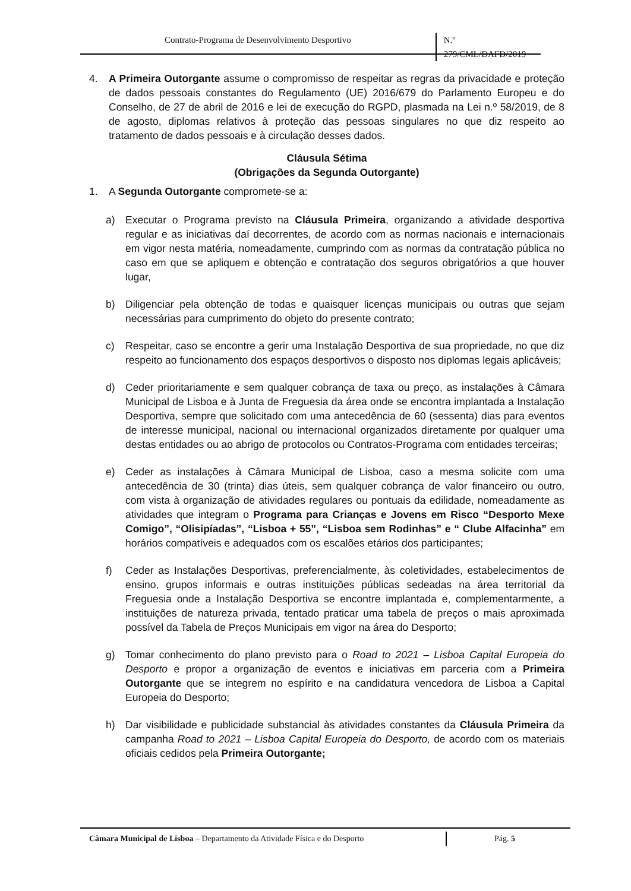Contrato-Programa de Desenvolvimento Desportivo N.º 279/CML/DAFD/2019
4. A Primeira Outorgante assume o compromisso de respeitar as regras da privacidade e proteção de dados pessoais constantes do Regulamento (UE) 2016/679 do Parlamento Europeu e do Conselho, de 27 de abril de 2016 e lei de execução do RGPD, plasmada na Lei n.º 58/2019, de 8 de agosto, diplomas relativos à proteção das pessoas singulares no que diz respeito ao tratamento de dados pessoais e à circulação desses dados.
Cláusula Sétima
(Obrigações da Segunda Outorgante)
1. A Segunda Outorgante compromete-se a:
a) Executar o Programa previsto na Cláusula Primeira, organizando a atividade desportiva regular e as iniciativas daí decorrentes, de acordo com as normas nacionais e internacionais em vigor nesta matéria, nomeadamente, cumprindo com as normas da contratação pública no caso em que se apliquem e obtenção e contratação dos seguros obrigatórios a que houver lugar,
b) Diligenciar pela obtenção de todas e quaisquer licenças municipais ou outras que sejam necessárias para cumprimento do objeto do presente contrato;
c) Respeitar, caso se encontre a gerir uma Instalação Desportiva de sua propriedade, no que diz respeito ao funcionamento dos espaços desportivos o disposto nos diplomas legais aplicáveis;
d) Ceder prioritariamente e sem qualquer cobrança de taxa ou preço, as instalações à Câmara Municipal de Lisboa e à Junta de Freguesia da área onde se encontra implantada a Instalação Desportiva, sempre que solicitado com uma antecedência de 60 (sessenta) dias para eventos de interesse municipal, nacional ou internacional organizados diretamente por qualquer uma destas entidades ou ao abrigo de protocolos ou Contratos-Programa com entidades terceiras;
e) Ceder as instalações à Câmara Municipal de Lisboa, caso a mesma solicite com uma antecedência de 30 (trinta) dias úteis, sem qualquer cobrança de valor financeiro ou outro, com vista à organização de atividades regulares ou pontuais da edilidade, nomeadamente as atividades que integram o Programa para Crianças e Jovens em Risco “Desporto Mexe Comigo”, “Olisipíadas”, “Lisboa + 55”, “Lisboa sem Rodinhas” e “ Clube Alfacinha” em horários compatíveis e adequados com os escalões etários dos participantes;
f) Ceder as Instalações Desportivas, preferencialmente, às coletividades, estabelecimentos de ensino, grupos informais e outras instituições públicas sedeadas na área territorial da Freguesia onde a Instalação Desportiva se encontre implantada e, complementarmente, a instituições de natureza privada, tentado praticar uma tabela de preços o mais aproximada possível da Tabela de Preços Municipais em vigor na área do Desporto;
g) Tomar conhecimento do plano previsto para o Road to 2021 – Lisboa Capital Europeia do Desporto e propor a organização de eventos e iniciativas em parceria com a Primeira Outorgante que se integrem no espírito e na candidatura vencedora de Lisboa a Capital Europeia do Desporto;
h) Dar visibilidade e publicidade substancial às atividades constantes da Cláusula Primeira da campanha Road to 2021 – Lisboa Capital Europeia do Desporto, de acordo com os materiais oficiais cedidos pela Primeira Outorgante;
Câmara Municipal de Lisboa – Departamento da Atividade Física e do Desporto
Pág. 5